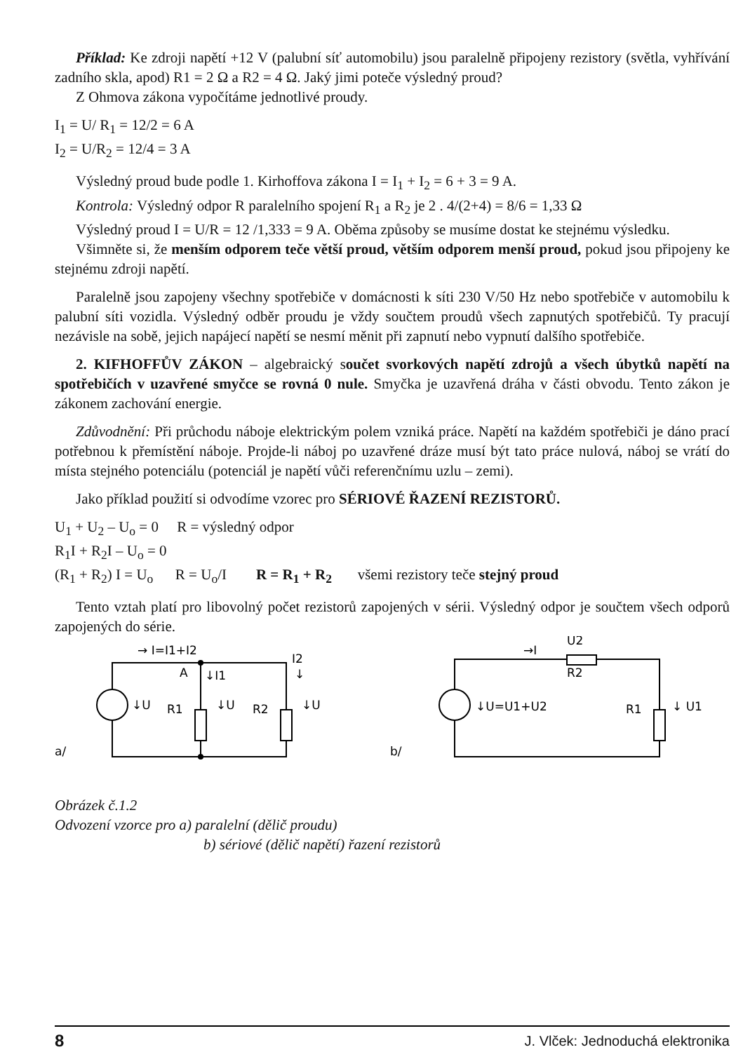Příklad: Ke zdroji napětí +12 V (palubní síť automobilu) jsou paralelně připojeny rezistory (světla, vyhřívání zadního skla, apod) R1 = 2 Ω a R2 = 4 Ω. Jaký jimi poteče výsledný proud?
Z Ohmova zákona vypočítáme jednotlivé proudy.
I<sub>1</sub> = U/ R<sub>1</sub> = 12/2 = 6 A
I<sub>2</sub> = U/R<sub>2</sub> = 12/4 = 3 A
Výsledný proud bude podle 1. Kirhoffova zákona I = I<sub>1</sub> + I<sub>2</sub> = 6 + 3 = 9 A.
Kontrola: Výsledný odpor R paralelního spojení R<sub>1</sub> a R<sub>2</sub> je 2 . 4/(2+4) = 8/6 = 1,33 Ω
Výsledný proud I = U/R = 12 /1,333 = 9 A. Oběma způsoby se musíme dostat ke stejnému výsledku.
Všimněte si, že menším odporem teče větší proud, větším odporem menší proud, pokud jsou připojeny ke stejnému zdroji napětí.
Paralelně jsou zapojeny všechny spotřebiče v domácnosti k síti 230 V/50 Hz nebo spotřebiče v automobilu k palubní síti vozidla. Výsledný odběr proudu je vždy součtem proudů všech zapnutých spotřebičů. Ty pracují nezávisle na sobě, jejich napájecí napětí se nesmí měnit při zapnutí nebo vypnutí dalšího spotřebiče.
2. KIFHOFFŮV ZÁKON – algebraický součet svorkových napětí zdrojů a všech úbytků napětí na spotřebičích v uzavřené smyčce se rovná 0 nule. Smyčka je uzavřená dráha v části obvodu. Tento zákon je zákonem zachování energie.
Zdůvodnění: Při průchodu náboje elektrickým polem vzniká práce. Napětí na každém spotřebiči je dáno prací potřebnou k přemístění náboje. Projde-li náboj po uzavřené dráze musí být tato práce nulová, náboj se vrátí do místa stejného potenciálu (potenciál je napětí vůči referenčnímu uzlu – zemi).
Jako příklad použití si odvodíme vzorec pro SÉRIOVÉ ŘAZENÍ REZISTORŮ.
U<sub>1</sub> + U<sub>2</sub> – U<sub>o</sub> = 0 R = výsledný odpor
R<sub>1</sub>I + R<sub>2</sub>I – U<sub>o</sub> = 0
(R<sub>1</sub> + R<sub>2</sub>) I = U<sub>o</sub> R = U<sub>o</sub>/I R = R<sub>1</sub> + R<sub>2</sub> všemi rezistory teče stejný proud
Tento vztah platí pro libovolný počet rezistorů zapojených v sérii. Výsledný odpor je součtem všech odporů zapojených do série.
→ I=I1+I2
A
↓I1
I2
↓
↓U
R1
↓U
R2
↓U
a/
→I
U2
R2
↓U=U1+U2
R1
↓ U1
b/
Obrázek č.1.2
Odvození vzorce pro a) paralelní (dělič proudu)
b) sériové (dělič napětí) řazení rezistorů
8 J. Vlček: Jednoduchá elektronika